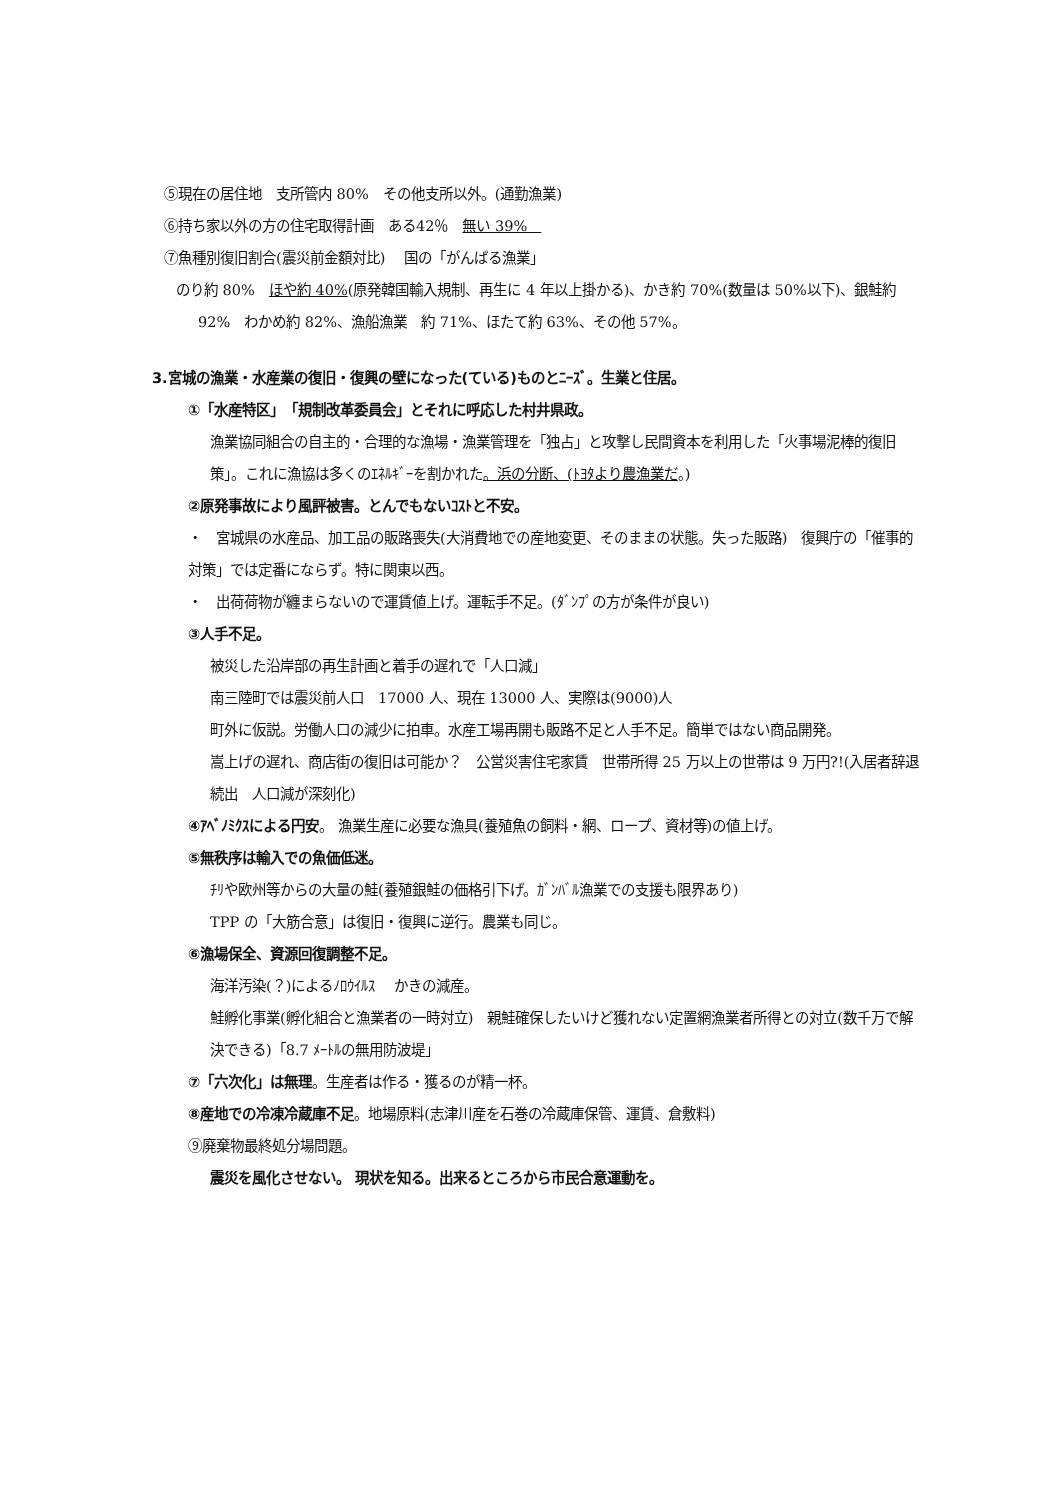⑤現在の居住地　支所管内 80%　その他支所以外。(通勤漁業)
⑥持ち家以外の方の住宅取得計画　ある42％　無い 39%　
⑦魚種別復旧割合(震災前金額対比)　 国の「がんばる漁業」
のり約 80%　ほや約 40%(原発韓国輸入規制、再生に 4 年以上掛かる)、かき約 70%(数量は 50%以下)、銀鮭約 92%　わかめ約 82%、漁船漁業　約 71%、ほたて約 63%、その他 57%。
3.宮城の漁業・水産業の復旧・復興の壁になった(ている)ものとﾆｰｽﾞ。生業と住居。
①「水産特区」　「規制改革委員会」とそれに呼応した村井県政。
漁業協同組合の自主的・合理的な漁場・漁業管理を「独占」と攻撃し民間資本を利用した「火事場泥棒的復旧策」。これに漁協は多くのｴﾈﾙｷﾞｰを割かれた。浜の分断、(ﾄﾖﾀより農漁業だ。)
②原発事故により風評被害。とんでもないｺｽﾄと不安。
・　宮城県の水産品、加工品の販路喪失(大消費地での産地変更、そのままの状態。失った販路)　復興庁の「催事的対策」では定番にならず。特に関東以西。
・　出荷荷物が纏まらないので運賃値上げ。運転手不足。(ﾀﾞﾝﾌﾟの方が条件が良い)
③人手不足。
被災した沿岸部の再生計画と着手の遅れで「人口減」
南三陸町では震災前人口　17000 人、現在 13000 人、実際は(9000)人
町外に仮説。労働人口の減少に拍車。水産工場再開も販路不足と人手不足。簡単ではない商品開発。
嵩上げの遅れ、商店街の復旧は可能か？　公営災害住宅家賃　世帯所得 25 万以上の世帯は 9 万円?!(入居者辞退続出　人口減が深刻化)
④ｱﾍﾞﾉﾐｸｽによる円安。 漁業生産に必要な漁具(養殖魚の飼料・網、ロープ、資材等)の値上げ。
⑤無秩序は輸入での魚価低迷。
ﾁﾘや欧州等からの大量の鮭(養殖銀鮭の価格引下げ。ｶﾞﾝﾊﾞﾙ漁業での支援も限界あり)
TPP の「大筋合意」は復旧・復興に逆行。農業も同じ。
⑥漁場保全、資源回復調整不足。
海洋汚染(？)によるﾉﾛｳｲﾙｽ　 かきの減産。
鮭孵化事業(孵化組合と漁業者の一時対立)　親鮭確保したいけど獲れない定置網漁業者所得との対立(数千万で解決できる)「8.7 ﾒｰﾄﾙの無用防波堤」
⑦「六次化」は無理。生産者は作る・獲るのが精一杯。
⑧産地での冷凍冷蔵庫不足。地場原料(志津川産を石巻の冷蔵庫保管、運賃、倉敷料)
⑨廃棄物最終処分場問題。
震災を風化させない。 現状を知る。出来るところから市民合意運動を。